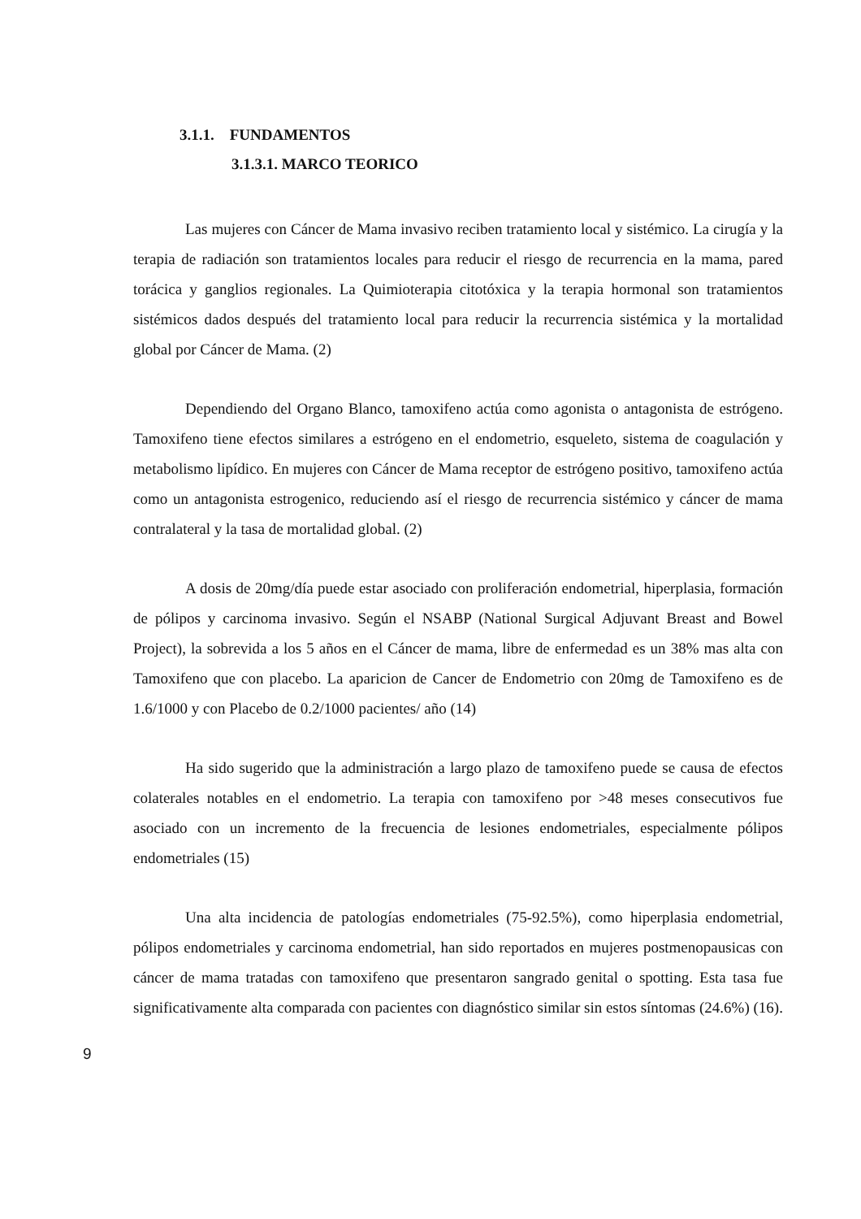3.1.1. FUNDAMENTOS
3.1.3.1. MARCO TEORICO
Las mujeres con Cáncer de Mama invasivo reciben tratamiento local y sistémico. La cirugía y la terapia de radiación son tratamientos locales para reducir el riesgo de recurrencia en la mama, pared torácica y ganglios regionales. La Quimioterapia citotóxica y la terapia hormonal son tratamientos sistémicos dados después del tratamiento local para reducir la recurrencia sistémica y la mortalidad global por Cáncer de Mama. (2)
Dependiendo del Organo Blanco, tamoxifeno actúa como agonista o antagonista de estrógeno. Tamoxifeno tiene efectos similares a estrógeno en el endometrio, esqueleto, sistema de coagulación y metabolismo lipídico. En mujeres con Cáncer de Mama receptor de estrógeno positivo, tamoxifeno actúa como un antagonista estrogenico, reduciendo así el riesgo de recurrencia sistémico y cáncer de mama contralateral y la tasa de mortalidad global. (2)
A dosis de 20mg/día puede estar asociado con proliferación endometrial, hiperplasia, formación de pólipos y carcinoma invasivo. Según el NSABP (National Surgical Adjuvant Breast and Bowel Project), la sobrevida a los 5 años en el Cáncer de mama, libre de enfermedad es un 38% mas alta con Tamoxifeno que con placebo. La aparicion de Cancer de Endometrio con 20mg de Tamoxifeno es de 1.6/1000 y con Placebo de 0.2/1000 pacientes/ año (14)
Ha sido sugerido que la administración a largo plazo de tamoxifeno puede se causa de efectos colaterales notables en el endometrio. La terapia con tamoxifeno por >48 meses consecutivos fue asociado con un incremento de la frecuencia de lesiones endometriales, especialmente pólipos endometriales (15)
Una alta incidencia de patologías endometriales (75-92.5%), como hiperplasia endometrial, pólipos endometriales y carcinoma endometrial, han sido reportados en mujeres postmenopausicas con cáncer de mama tratadas con tamoxifeno que presentaron sangrado genital o spotting. Esta tasa fue significativamente alta comparada con pacientes con diagnóstico similar sin estos síntomas (24.6%) (16).
9